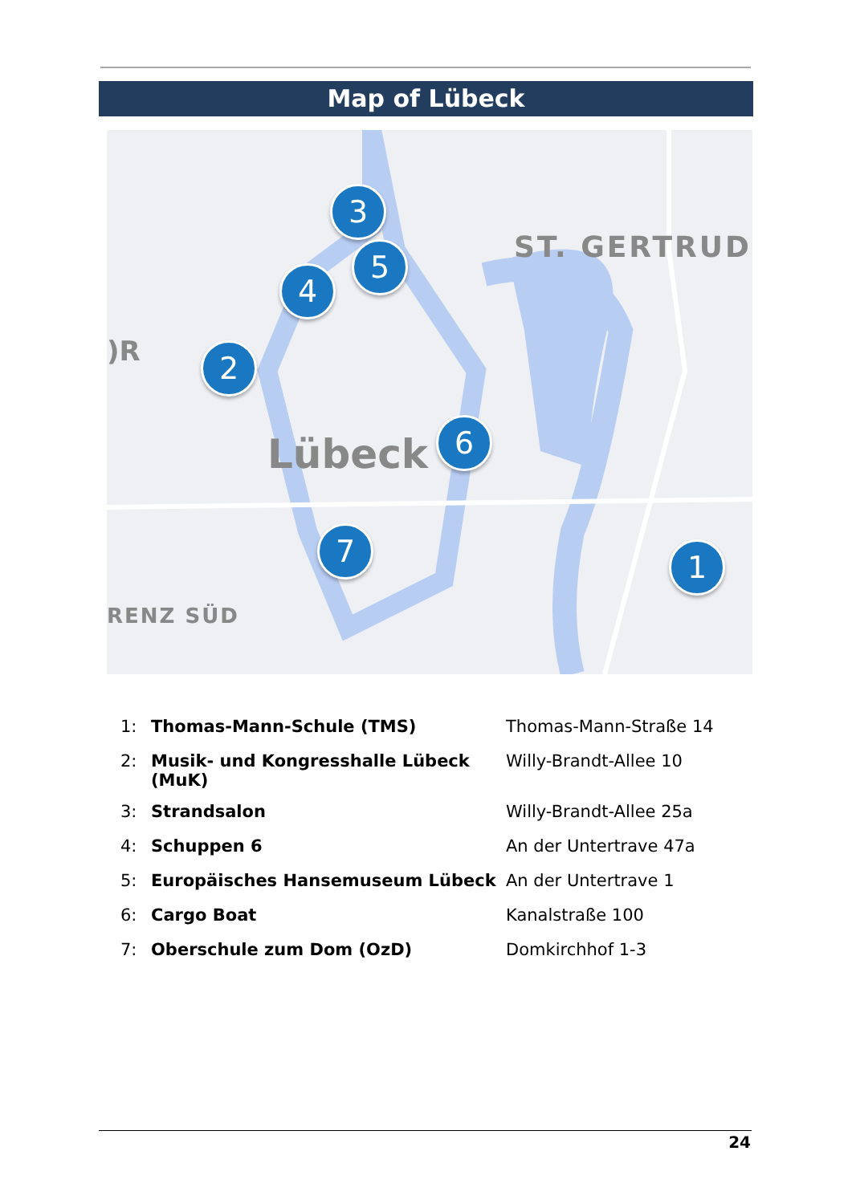Map of Lübeck
ST. GERTRUD
)R
Lübeck
RENZ SÜD
3
5
4
2
6
7 1
| 1: | Thomas-Mann-Schule (TMS) | Thomas-Mann-Straße 14 |
| 2: | Musik- und Kongresshalle Lübeck (MuK) | Willy-Brandt-Allee 10 |
| 3: | Strandsalon | Willy-Brandt-Allee 25a |
| 4: | Schuppen 6 | An der Untertrave 47a |
| 5: | Europäisches Hansemuseum Lübeck | An der Untertrave 1 |
| 6: | Cargo Boat | Kanalstraße 100 |
| 7: | Oberschule zum Dom (OzD) | Domkirchhof 1-3 |
24